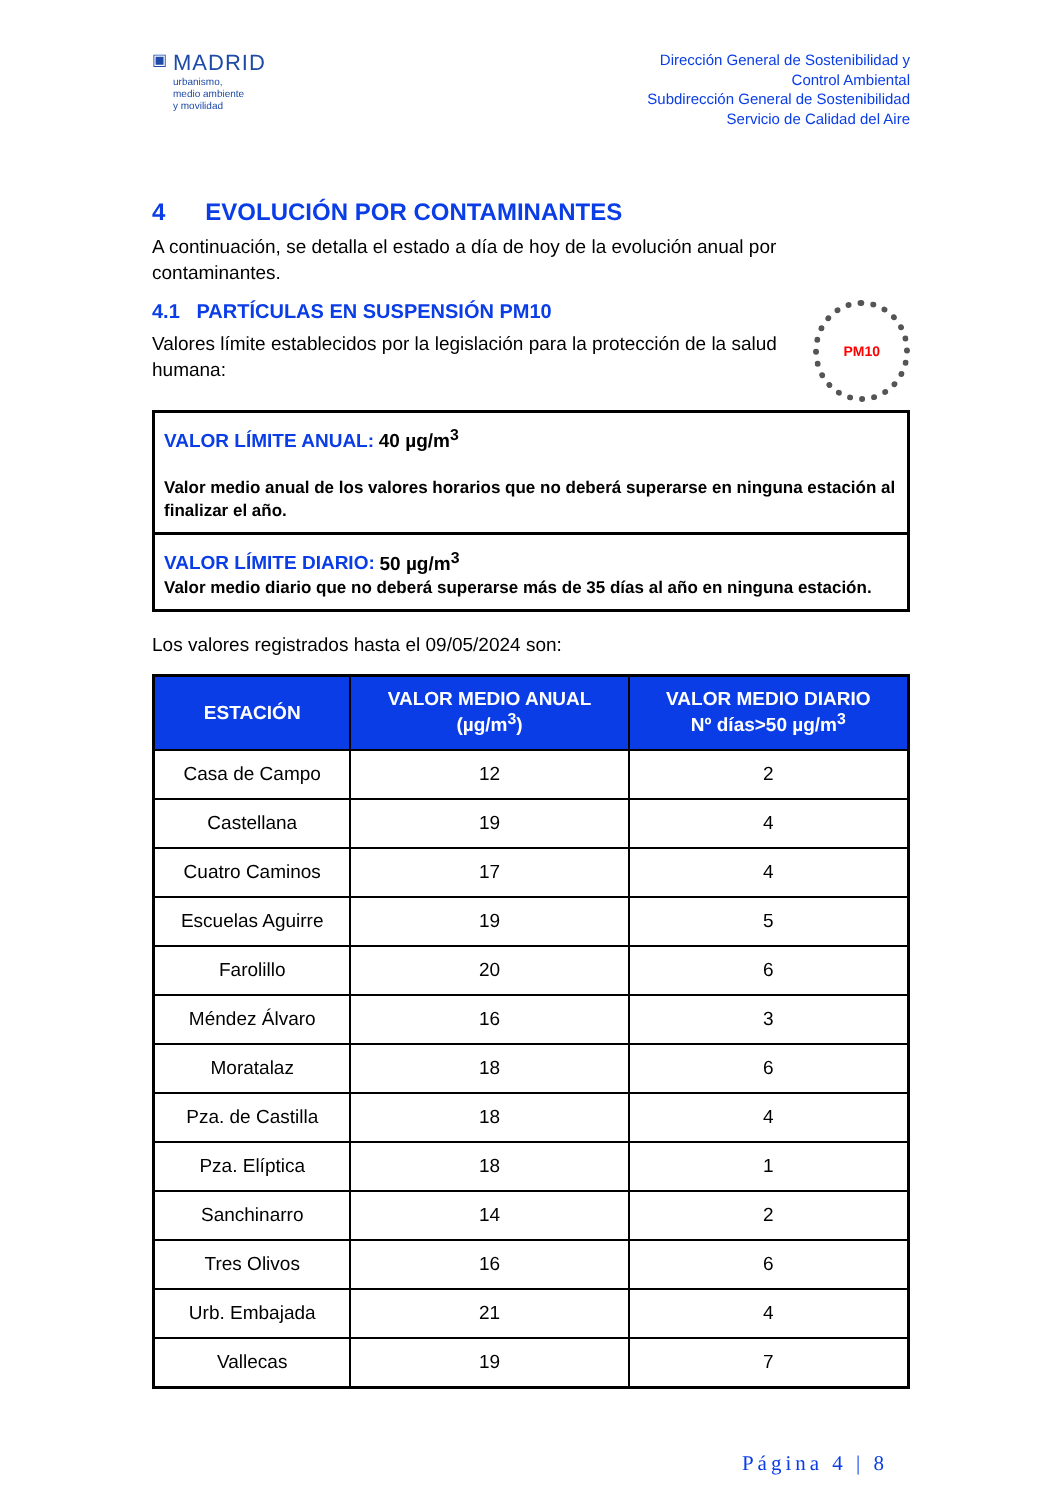▣
MADRID
urbanismo,
medio ambiente
y movilidad
Dirección General de Sostenibilidad y
Control Ambiental
Subdirección General de Sostenibilidad
Servicio de Calidad del Aire
4 EVOLUCIÓN POR CONTAMINANTES
A continuación, se detalla el estado a día de hoy de la evolución anual por contaminantes.
4.1 PARTÍCULAS EN SUSPENSIÓN PM10
Valores límite establecidos por la legislación para la protección de la salud humana:
PM10
VALOR LÍMITE ANUAL: 40 µg/m<sup>3</sup>
Valor medio anual de los valores horarios que no deberá superarse en ninguna estación al finalizar el año.
VALOR LÍMITE DIARIO: 50 µg/m<sup>3</sup>
Valor medio diario que no deberá superarse más de 35 días al año en ninguna estación.
Los valores registrados hasta el 09/05/2024 son:
| ESTACIÓN | VALOR MEDIO ANUAL (µg/m<sup>3</sup>) | VALOR MEDIO DIARIO Nº días>50 µg/m<sup>3</sup> |
| --- | --- | --- |
| Casa de Campo | 12 | 2 |
| Castellana | 19 | 4 |
| Cuatro Caminos | 17 | 4 |
| Escuelas Aguirre | 19 | 5 |
| Farolillo | 20 | 6 |
| Méndez Álvaro | 16 | 3 |
| Moratalaz | 18 | 6 |
| Pza. de Castilla | 18 | 4 |
| Pza. Elíptica | 18 | 1 |
| Sanchinarro | 14 | 2 |
| Tres Olivos | 16 | 6 |
| Urb. Embajada | 21 | 4 |
| Vallecas | 19 | 7 |
Página 4 | 8